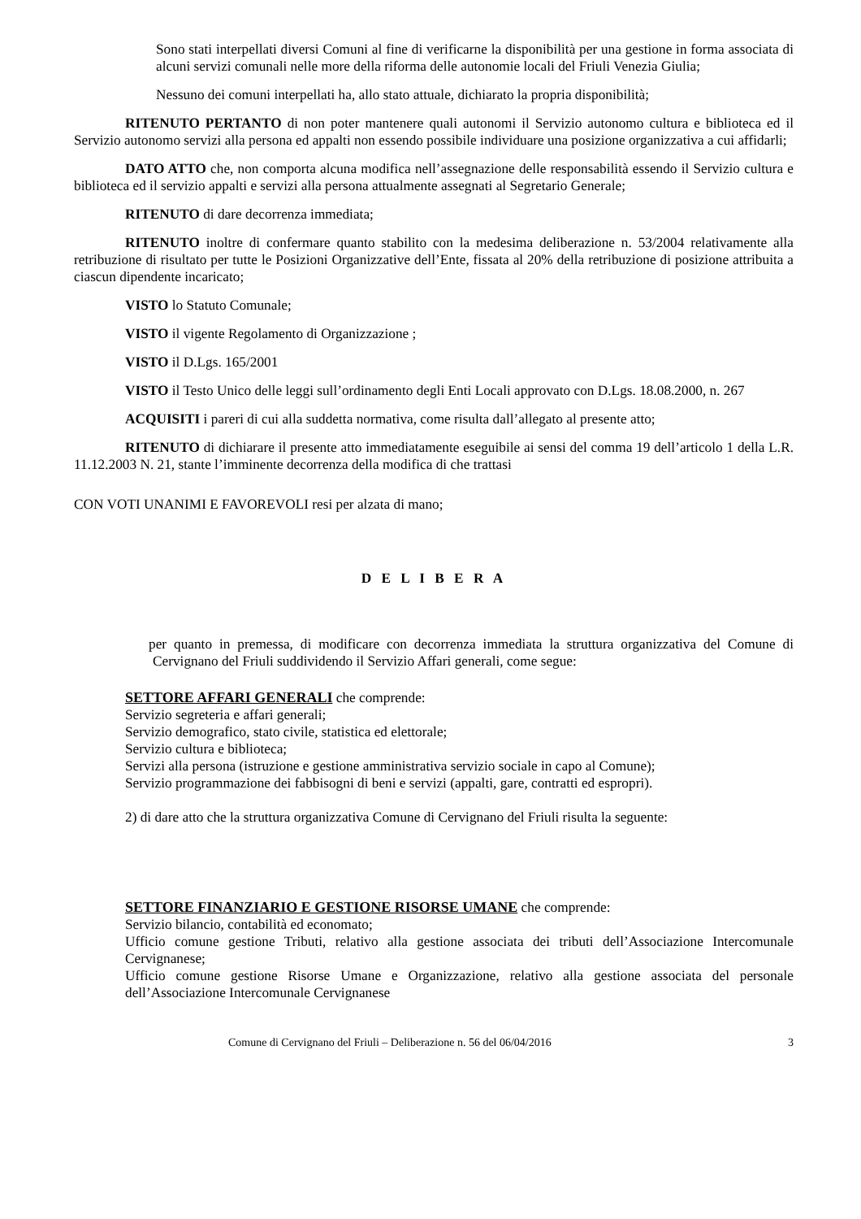Sono stati interpellati diversi Comuni al fine di verificarne la disponibilità per una gestione in forma associata di alcuni servizi comunali nelle more della riforma delle autonomie locali del Friuli Venezia Giulia;
Nessuno dei comuni interpellati ha, allo stato attuale, dichiarato la propria disponibilità;
RITENUTO PERTANTO di non poter mantenere quali autonomi il Servizio autonomo cultura e biblioteca ed il Servizio autonomo servizi alla persona ed appalti non essendo possibile individuare una posizione organizzativa a cui affidarli;
DATO ATTO che, non comporta alcuna modifica nell’assegnazione delle responsabilità essendo il Servizio cultura e biblioteca ed il servizio appalti e servizi alla persona attualmente assegnati al Segretario Generale;
RITENUTO di dare decorrenza immediata;
RITENUTO inoltre di confermare quanto stabilito con la medesima deliberazione n. 53/2004 relativamente alla retribuzione di risultato per tutte le Posizioni Organizzative dell’Ente, fissata al 20% della retribuzione di posizione attribuita a ciascun dipendente incaricato;
VISTO lo Statuto Comunale;
VISTO il vigente Regolamento di Organizzazione ;
VISTO il D.Lgs. 165/2001
VISTO il Testo Unico delle leggi sull’ordinamento degli Enti Locali approvato con D.Lgs. 18.08.2000, n. 267
ACQUISITI i pareri di cui alla suddetta normativa, come risulta dall’allegato al presente atto;
RITENUTO di dichiarare il presente atto immediatamente eseguibile ai sensi del comma 19 dell’articolo 1 della L.R. 11.12.2003 N. 21, stante l’imminente decorrenza della modifica di che trattasi
CON VOTI UNANIMI E FAVOREVOLI resi per alzata di mano;
D E L I B E R A
per quanto in premessa, di modificare con decorrenza immediata la struttura organizzativa del Comune di Cervignano del Friuli suddividendo il Servizio Affari generali, come segue:
SETTORE AFFARI GENERALI che comprende:
Servizio segreteria e affari generali;
Servizio demografico, stato civile, statistica ed elettorale;
Servizio cultura e biblioteca;
Servizi alla persona (istruzione e gestione amministrativa servizio sociale in capo al Comune);
Servizio programmazione dei fabbisogni di beni e servizi (appalti, gare, contratti ed espropri).
2) di dare atto che la struttura organizzativa Comune di Cervignano del Friuli risulta la seguente:
SETTORE FINANZIARIO E GESTIONE RISORSE UMANE che comprende:
Servizio bilancio, contabilità ed economato;
Ufficio comune gestione Tributi, relativo alla gestione associata dei tributi dell’Associazione Intercomunale Cervignanese;
Ufficio comune gestione Risorse Umane e Organizzazione, relativo alla gestione associata del personale dell’Associazione Intercomunale Cervignanese
Comune di Cervignano del Friuli – Deliberazione n. 56 del 06/04/2016 3